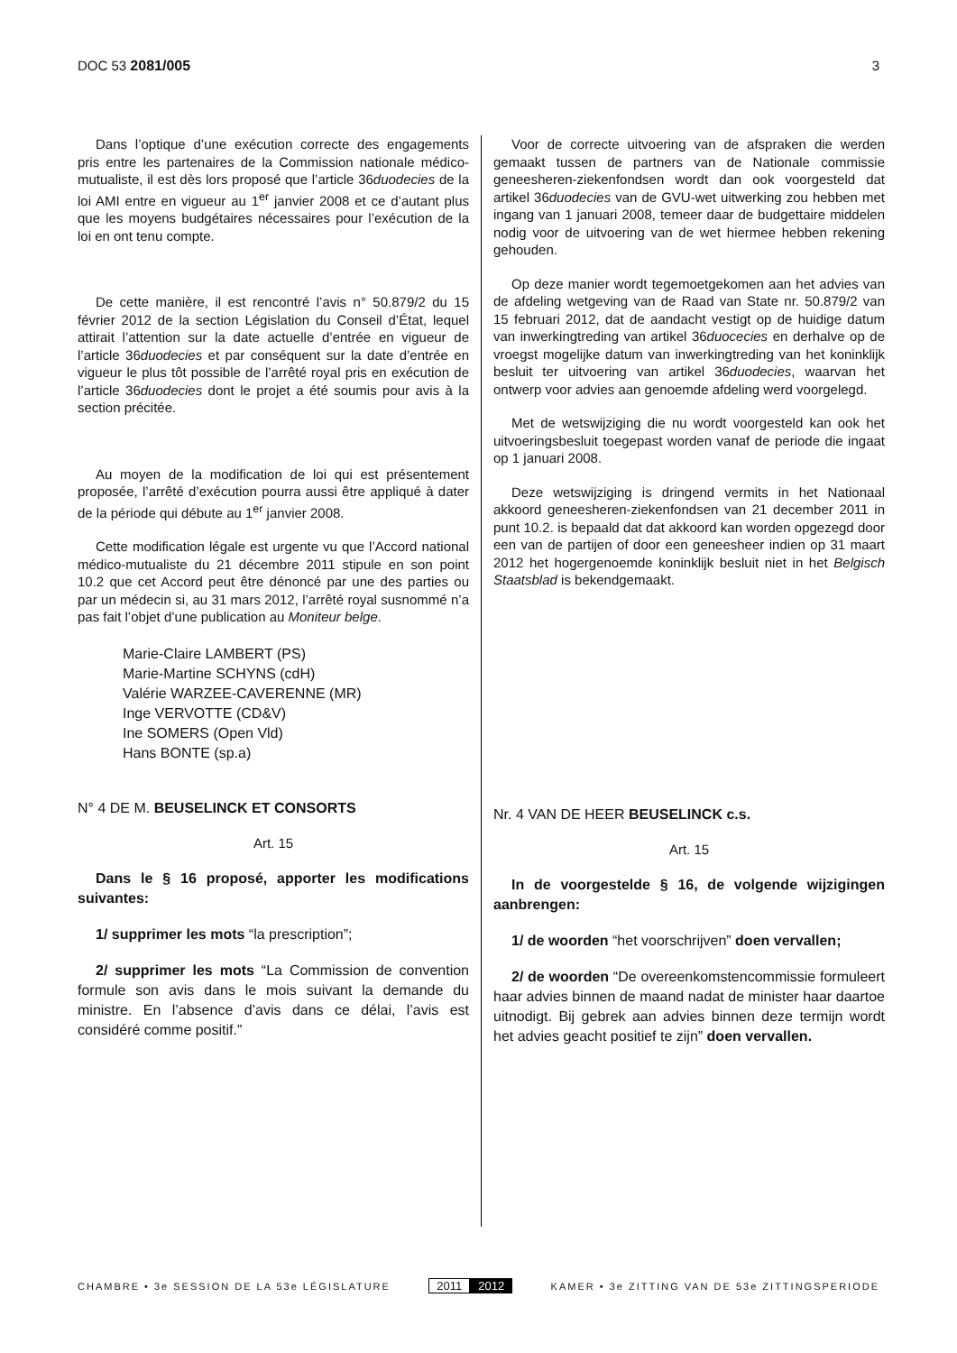DOC 53 2081/005 3
Dans l’optique d’une exécution correcte des engagements pris entre les partenaires de la Commission nationale médico-mutualiste, il est dès lors proposé que l’article 36duodecies de la loi AMI entre en vigueur au 1<sup>er</sup> janvier 2008 et ce d’autant plus que les moyens budgétaires nécessaires pour l’exécution de la loi en ont tenu compte.
De cette manière, il est rencontré l’avis n° 50.879/2 du 15 février 2012 de la section Législation du Conseil d’État, lequel attirait l’attention sur la date actuelle d’entrée en vigueur de l’article 36duodecies et par conséquent sur la date d’entrée en vigueur le plus tôt possible de l’arrêté royal pris en exécution de l’article 36duodecies dont le projet a été soumis pour avis à la section précitée.
Au moyen de la modification de loi qui est présentement proposée, l’arrêté d’exécution pourra aussi être appliqué à dater de la période qui débute au 1<sup>er</sup> janvier 2008.
Cette modification légale est urgente vu que l’Accord national médico-mutualiste du 21 décembre 2011 stipule en son point 10.2 que cet Accord peut être dénoncé par une des parties ou par un médecin si, au 31 mars 2012, l’arrêté royal susnommé n’a pas fait l’objet d’une publication au Moniteur belge.
Marie-Claire LAMBERT (PS)
Marie-Martine SCHYNS (cdH)
Valérie WARZEE-CAVERENNE (MR)
Inge VERVOTTE (CD&V)
Ine SOMERS (Open Vld)
Hans BONTE (sp.a)
N° 4 DE M. BEUSELINCK ET CONSORTS
Art. 15
Dans le § 16 proposé, apporter les modifications suivantes:
1/ supprimer les mots “la prescription”;
2/ supprimer les mots “La Commission de convention formule son avis dans le mois suivant la demande du ministre. En l’absence d’avis dans ce délai, l’avis est considéré comme positif.”
Voor de correcte uitvoering van de afspraken die werden gemaakt tussen de partners van de Nationale commissie geneesheren-ziekenfondsen wordt dan ook voorgesteld dat artikel 36duodecies van de GVU-wet uitwerking zou hebben met ingang van 1 januari 2008, temeer daar de budgettaire middelen nodig voor de uitvoering van de wet hiermee hebben rekening gehouden.
Op deze manier wordt tegemoetgekomen aan het advies van de afdeling wetgeving van de Raad van State nr. 50.879/2 van 15 februari 2012, dat de aandacht vestigt op de huidige datum van inwerkingtreding van artikel 36duocecies en derhalve op de vroegst mogelijke datum van inwerkingtreding van het koninklijk besluit ter uitvoering van artikel 36duodecies, waarvan het ontwerp voor advies aan genoemde afdeling werd voorgelegd.
Met de wetswijziging die nu wordt voorgesteld kan ook het uitvoeringsbesluit toegepast worden vanaf de periode die ingaat op 1 januari 2008.
Deze wetswijziging is dringend vermits in het Nationaal akkoord geneesheren-ziekenfondsen van 21 december 2011 in punt 10.2. is bepaald dat dat akkoord kan worden opgezegd door een van de partijen of door een geneesheer indien op 31 maart 2012 het hogergenoemde koninklijk besluit niet in het Belgisch Staatsblad is bekendgemaakt.
Nr. 4 VAN DE HEER BEUSELINCK c.s.
Art. 15
In de voorgestelde § 16, de volgende wijzigingen aanbrengen:
1/ de woorden “het voorschrijven” doen vervallen;
2/ de woorden “De overeenkomstencommissie formuleert haar advies binnen de maand nadat de minister haar daartoe uitnodigt. Bij gebrek aan advies binnen deze termijn wordt het advies geacht positief te zijn” doen vervallen.
CHAMBRE • 3e SESSION DE LA 53e LÉGISLATURE
2011 2012
KAMER • 3e ZITTING VAN DE 53e ZITTINGSPERIODE